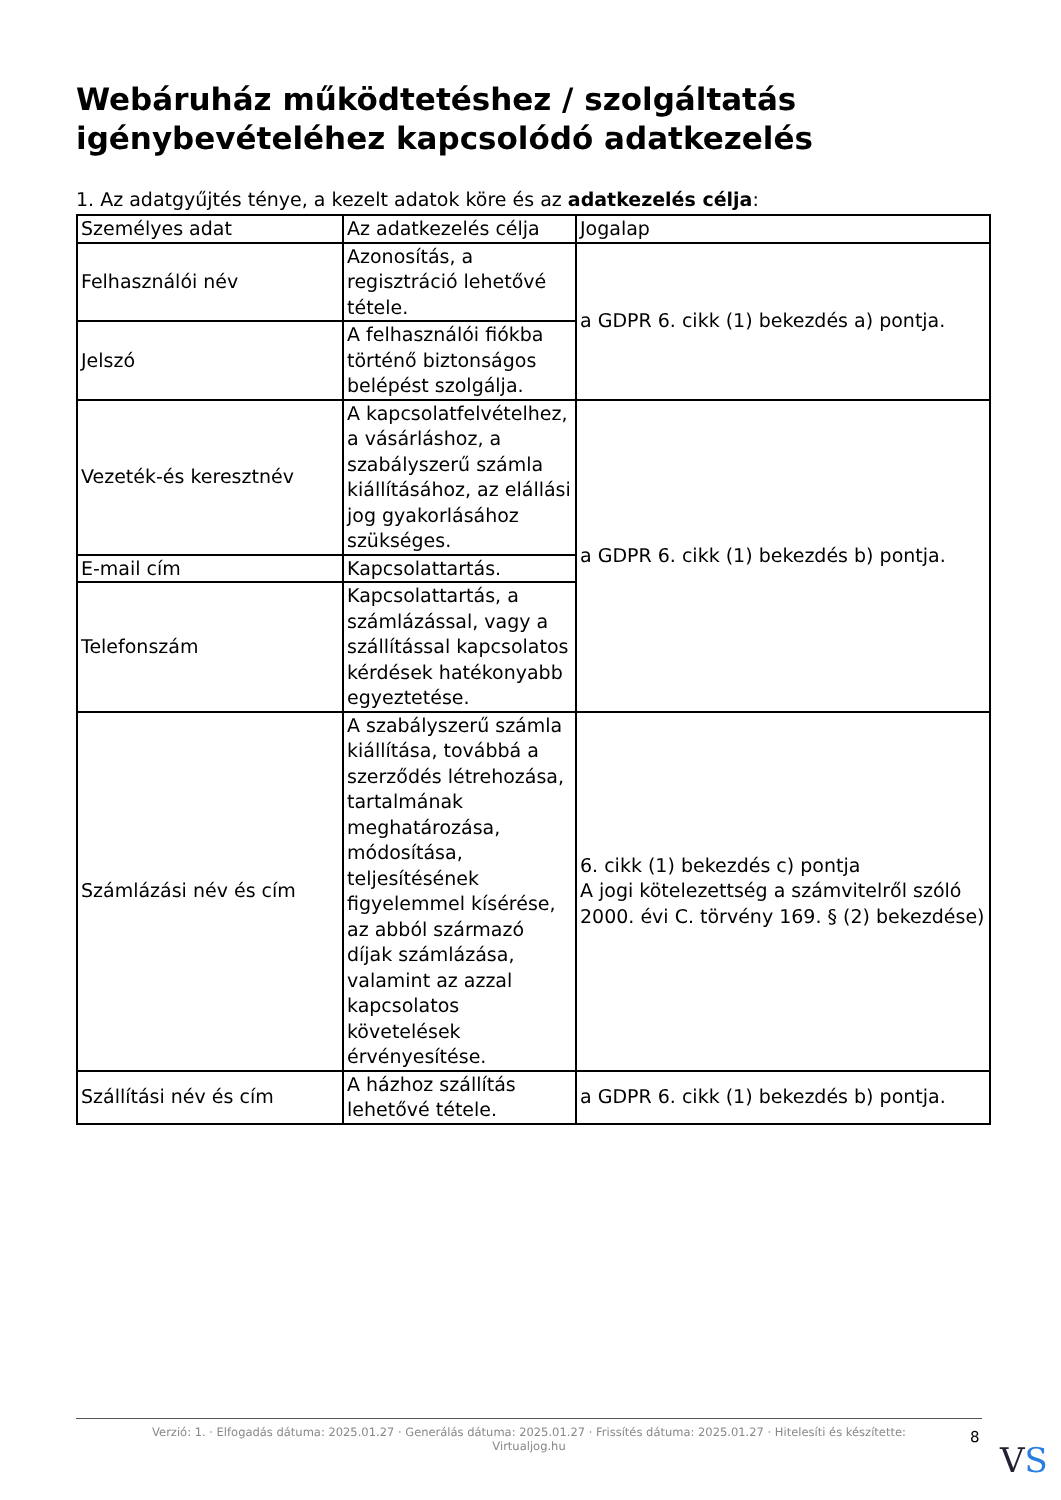Webáruház működtetéshez / szolgáltatás igénybevételéhez kapcsolódó adatkezelés
1. Az adatgyűjtés ténye, a kezelt adatok köre és az adatkezelés célja:
| Személyes adat | Az adatkezelés célja | Jogalap |
| --- | --- | --- |
| Felhasználói név | Azonosítás, a regisztráció lehetővé tétele. | a GDPR 6. cikk (1) bekezdés a) pontja. |
| Jelszó | A felhasználói fiókba történő biztonságos belépést szolgálja. | |
| Vezeték-és keresztnév | A kapcsolatfelvételhez, a vásárláshoz, a szabályszerű számla kiállításához, az elállási jog gyakorlásához szükséges. | a GDPR 6. cikk (1) bekezdés b) pontja. |
| E-mail cím | Kapcsolattartás. | |
| Telefonszám | Kapcsolattartás, a számlázással, vagy a szállítással kapcsolatos kérdések hatékonyabb egyeztetése. | |
| Számlázási név és cím | A szabályszerű számla kiállítása, továbbá a szerződés létrehozása, tartalmának meghatározása, módosítása, teljesítésének figyelemmel kísérése, az abból származó díjak számlázása, valamint az azzal kapcsolatos követelések érvényesítése. | 6. cikk (1) bekezdés c) pontja A jogi kötelezettség a számvitelről szóló 2000. évi C. törvény 169. § (2) bekezdése) |
| Szállítási név és cím | A házhoz szállítás lehetővé tétele. | a GDPR 6. cikk (1) bekezdés b) pontja. |
Verzió: 1. · Elfogadás dátuma: 2025.01.27 · Generálás dátuma: 2025.01.27 · Frissítés dátuma: 2025.01.27 · Hitelesíti és készítette:
Virtualjog.hu
8
VS